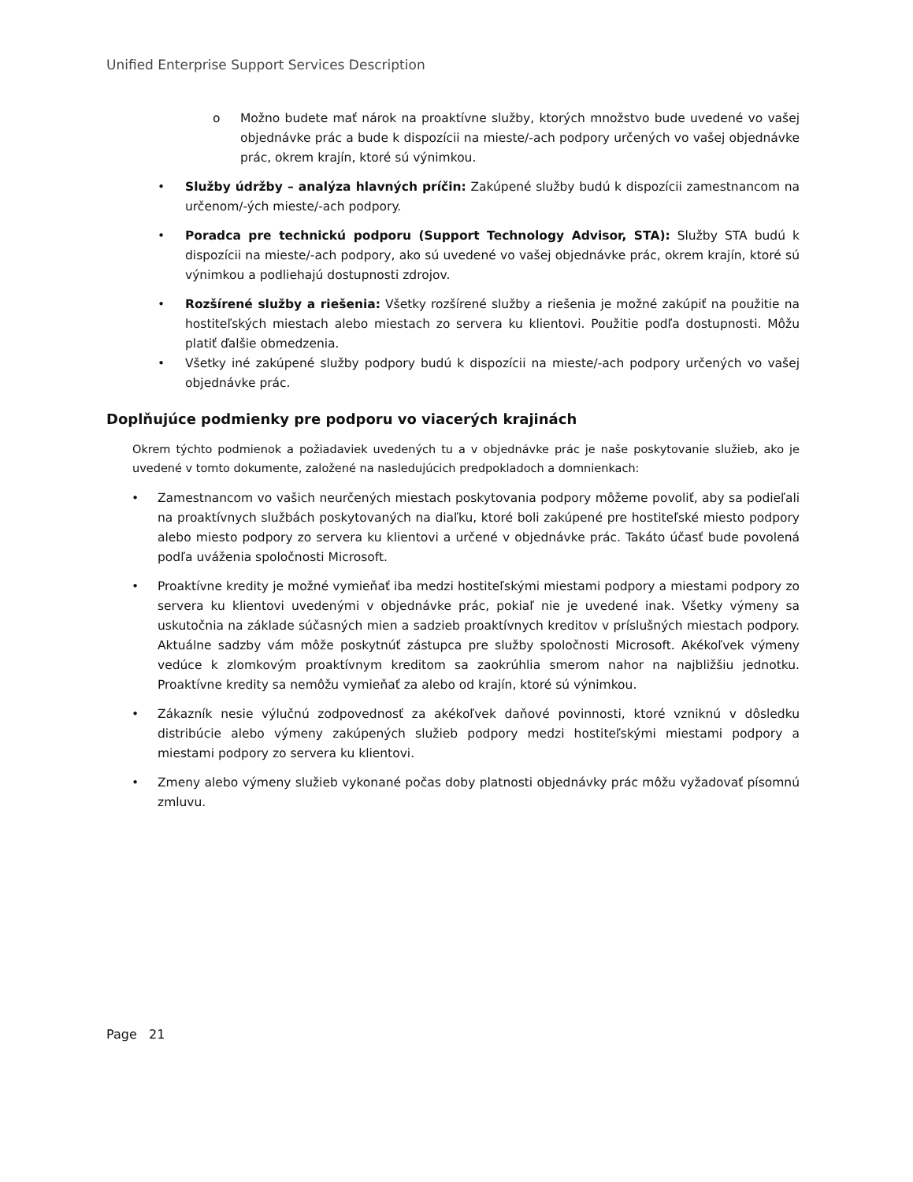Unified Enterprise Support Services Description
o Možno budete mať nárok na proaktívne služby, ktorých množstvo bude uvedené vo vašej objednávke prác a bude k dispozícii na mieste/-ach podpory určených vo vašej objednávke prác, okrem krajín, ktoré sú výnimkou.
• Služby údržby – analýza hlavných príčin: Zakúpené služby budú k dispozícii zamestnancom na určenom/-ých mieste/-ach podpory.
• Poradca pre technickú podporu (Support Technology Advisor, STA): Služby STA budú k dispozícii na mieste/-ach podpory, ako sú uvedené vo vašej objednávke prác, okrem krajín, ktoré sú výnimkou a podliehajú dostupnosti zdrojov.
• Rozšírené služby a riešenia: Všetky rozšírené služby a riešenia je možné zakúpiť na použitie na hostiteľských miestach alebo miestach zo servera ku klientovi. Použitie podľa dostupnosti. Môžu platiť ďalšie obmedzenia.
• Všetky iné zakúpené služby podpory budú k dispozícii na mieste/-ach podpory určených vo vašej objednávke prác.
Doplňujúce podmienky pre podporu vo viacerých krajinách
Okrem týchto podmienok a požiadaviek uvedených tu a v objednávke prác je naše poskytovanie služieb, ako je uvedené v tomto dokumente, založené na nasledujúcich predpokladoch a domnienkach:
• Zamestnancom vo vašich neurčených miestach poskytovania podpory môžeme povoliť, aby sa podieľali na proaktívnych službách poskytovaných na diaľku, ktoré boli zakúpené pre hostiteľské miesto podpory alebo miesto podpory zo servera ku klientovi a určené v objednávke prác. Takáto účasť bude povolená podľa uváženia spoločnosti Microsoft.
• Proaktívne kredity je možné vymieňať iba medzi hostiteľskými miestami podpory a miestami podpory zo servera ku klientovi uvedenými v objednávke prác, pokiaľ nie je uvedené inak. Všetky výmeny sa uskutočnia na základe súčasných mien a sadzieb proaktívnych kreditov v príslušných miestach podpory. Aktuálne sadzby vám môže poskytnúť zástupca pre služby spoločnosti Microsoft. Akékoľvek výmeny vedúce k zlomkovým proaktívnym kreditom sa zaokrúhlia smerom nahor na najbližšiu jednotku. Proaktívne kredity sa nemôžu vymieňať za alebo od krajín, ktoré sú výnimkou.
• Zákazník nesie výlučnú zodpovednosť za akékoľvek daňové povinnosti, ktoré vzniknú v dôsledku distribúcie alebo výmeny zakúpených služieb podpory medzi hostiteľskými miestami podpory a miestami podpory zo servera ku klientovi.
• Zmeny alebo výmeny služieb vykonané počas doby platnosti objednávky prác môžu vyžadovať písomnú zmluvu.
Page 21